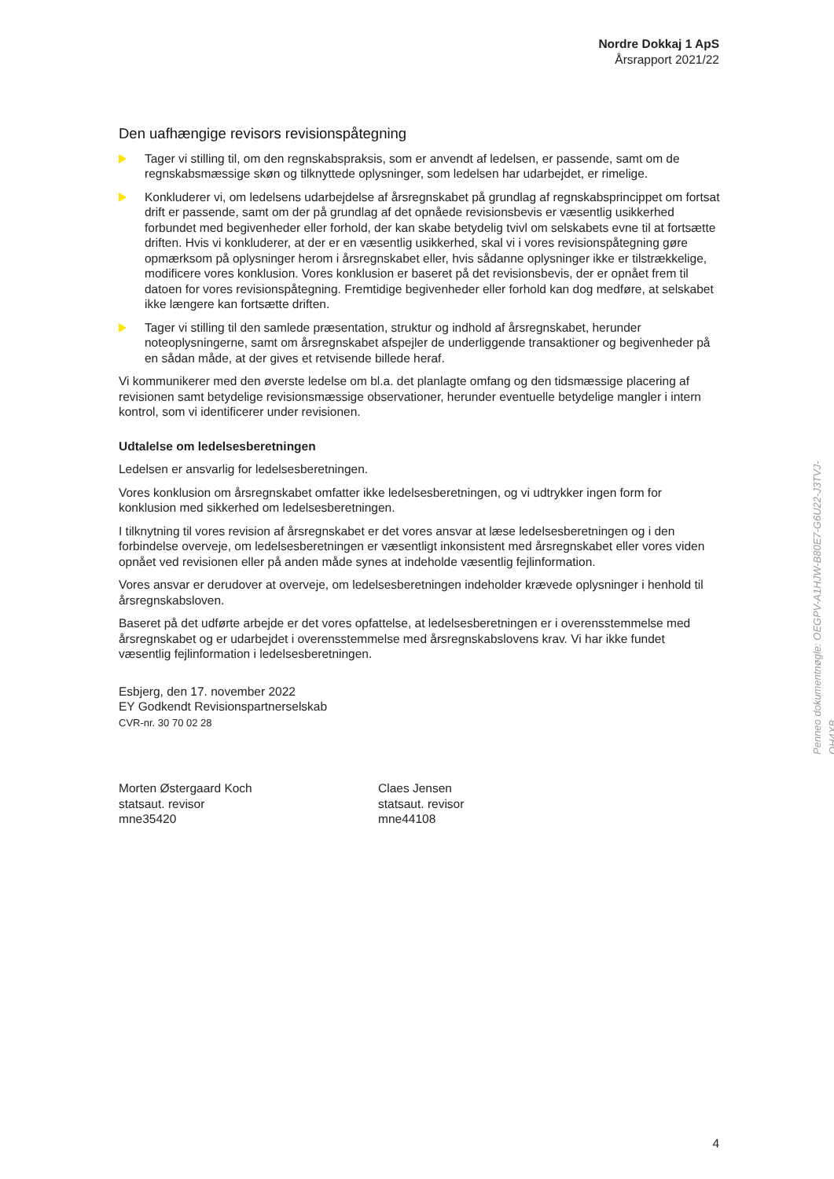Nordre Dokkaj 1 ApS
Årsrapport 2021/22
Den uafhængige revisors revisionspåtegning
Tager vi stilling til, om den regnskabspraksis, som er anvendt af ledelsen, er passende, samt om de regnskabsmæssige skøn og tilknyttede oplysninger, som ledelsen har udarbejdet, er rimelige.
Konkluderer vi, om ledelsens udarbejdelse af årsregnskabet på grundlag af regnskabsprincippet om fortsat drift er passende, samt om der på grundlag af det opnåede revisionsbevis er væsentlig usikkerhed forbundet med begivenheder eller forhold, der kan skabe betydelig tvivl om selskabets evne til at fortsætte driften. Hvis vi konkluderer, at der er en væsentlig usikkerhed, skal vi i vores revisionspåtegning gøre opmærksom på oplysninger herom i årsregnskabet eller, hvis sådanne oplysninger ikke er tilstrækkelige, modificere vores konklusion. Vores konklusion er baseret på det revisionsbevis, der er opnået frem til datoen for vores revisionspåtegning. Fremtidige begivenheder eller forhold kan dog medføre, at selskabet ikke længere kan fortsætte driften.
Tager vi stilling til den samlede præsentation, struktur og indhold af årsregnskabet, herunder noteoplysningerne, samt om årsregnskabet afspejler de underliggende transaktioner og begivenheder på en sådan måde, at der gives et retvisende billede heraf.
Vi kommunikerer med den øverste ledelse om bl.a. det planlagte omfang og den tidsmæssige placering af revisionen samt betydelige revisionsmæssige observationer, herunder eventuelle betydelige mangler i intern kontrol, som vi identificerer under revisionen.
Udtalelse om ledelsesberetningen
Ledelsen er ansvarlig for ledelsesberetningen.
Vores konklusion om årsregnskabet omfatter ikke ledelsesberetningen, og vi udtrykker ingen form for konklusion med sikkerhed om ledelsesberetningen.
I tilknytning til vores revision af årsregnskabet er det vores ansvar at læse ledelsesberetningen og i den forbindelse overveje, om ledelsesberetningen er væsentligt inkonsistent med årsregnskabet eller vores viden opnået ved revisionen eller på anden måde synes at indeholde væsentlig fejlinformation.
Vores ansvar er derudover at overveje, om ledelsesberetningen indeholder krævede oplysninger i henhold til årsregnskabsloven.
Baseret på det udførte arbejde er det vores opfattelse, at ledelsesberetningen er i overensstemmelse med årsregnskabet og er udarbejdet i overensstemmelse med årsregnskabslovens krav. Vi har ikke fundet væsentlig fejlinformation i ledelsesberetningen.
Esbjerg, den 17. november 2022
EY Godkendt Revisionspartnerselskab
CVR-nr. 30 70 02 28
Morten Østergaard Koch
statsaut. revisor
mne35420
Claes Jensen
statsaut. revisor
mne44108
Penneo dokumentnøgle: OEGPV-A1HJW-B80E7-G6U22-J3TVJ-OH4XB
4